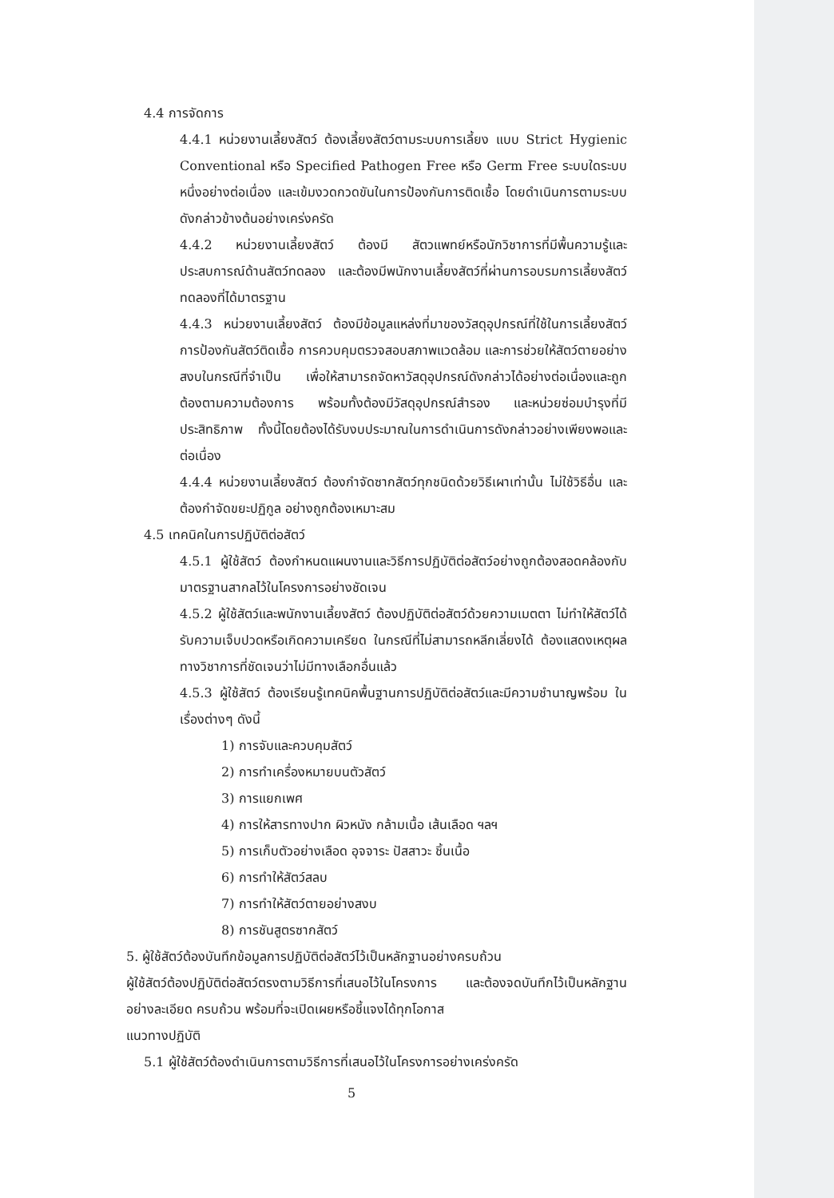4.4 การจัดการ
4.4.1 หน่วยงานเลี้ยงสัตว์ ต้องเลี้ยงสัตว์ตามระบบการเลี้ยง แบบ Strict Hygienic Conventional หรือ Specified Pathogen Free หรือ Germ Free ระบบใดระบบหนึ่งอย่างต่อเนื่อง และเข้มงวดกวดขันในการป้องกันการติดเชื้อ โดยดำเนินการตามระบบดังกล่าวข้างต้นอย่างเคร่งครัด
4.4.2 หน่วยงานเลี้ยงสัตว์ ต้องมี สัตวแพทย์หรือนักวิชาการที่มีพื้นความรู้และประสบการณ์ด้านสัตว์ทดลอง และต้องมีพนักงานเลี้ยงสัตว์ที่ผ่านการอบรมการเลี้ยงสัตว์ทดลองที่ได้มาตรฐาน
4.4.3 หน่วยงานเลี้ยงสัตว์ ต้องมีข้อมูลแหล่งที่มาของวัสดุอุปกรณ์ที่ใช้ในการเลี้ยงสัตว์ การป้องกันสัตว์ติดเชื้อ การควบคุมตรวจสอบสภาพแวดล้อม และการช่วยให้สัตว์ตายอย่างสงบในกรณีที่จำเป็น เพื่อให้สามารถจัดหาวัสดุอุปกรณ์ดังกล่าวได้อย่างต่อเนื่องและถูกต้องตามความต้องการ พร้อมทั้งต้องมีวัสดุอุปกรณ์สำรอง และหน่วยซ่อมบำรุงที่มีประสิทธิภาพ ทั้งนี้โดยต้องได้รับงบประมาณในการดำเนินการดังกล่าวอย่างเพียงพอและต่อเนื่อง
4.4.4 หน่วยงานเลี้ยงสัตว์ ต้องกำจัดซากสัตว์ทุกชนิดด้วยวิธีเผาเท่านั้น ไม่ใช้วิธีอื่น และต้องกำจัดขยะปฏิกูล อย่างถูกต้องเหมาะสม
4.5 เทคนิคในการปฏิบัติต่อสัตว์
4.5.1 ผู้ใช้สัตว์ ต้องกำหนดแผนงานและวิธีการปฏิบัติต่อสัตว์อย่างถูกต้องสอดคล้องกับมาตรฐานสากลไว้ในโครงการอย่างชัดเจน
4.5.2 ผู้ใช้สัตว์และพนักงานเลี้ยงสัตว์ ต้องปฏิบัติต่อสัตว์ด้วยความเมตตา ไม่ทำให้สัตว์ได้รับความเจ็บปวดหรือเกิดความเครียด ในกรณีที่ไม่สามารถหลีกเลี่ยงได้ ต้องแสดงเหตุผลทางวิชาการที่ชัดเจนว่าไม่มีทางเลือกอื่นแล้ว
4.5.3 ผู้ใช้สัตว์ ต้องเรียนรู้เทคนิคพื้นฐานการปฏิบัติต่อสัตว์และมีความชำนาญพร้อม ในเรื่องต่างๆ ดังนี้
1) การจับและควบคุมสัตว์
2) การทำเครื่องหมายบนตัวสัตว์
3) การแยกเพศ
4) การให้สารทางปาก ผิวหนัง กล้ามเนื้อ เส้นเลือด ฯลฯ
5) การเก็บตัวอย่างเลือด อุจจาระ ปัสสาวะ ชิ้นเนื้อ
6) การทำให้สัตว์สลบ
7) การทำให้สัตว์ตายอย่างสงบ
8) การชันสูตรซากสัตว์
5. ผู้ใช้สัตว์ต้องบันทึกข้อมูลการปฏิบัติต่อสัตว์ไว้เป็นหลักฐานอย่างครบถ้วน
ผู้ใช้สัตว์ต้องปฏิบัติต่อสัตว์ตรงตามวิธีการที่เสนอไว้ในโครงการ และต้องจดบันทึกไว้เป็นหลักฐานอย่างละเอียด ครบถ้วน พร้อมที่จะเปิดเผยหรือชี้แจงได้ทุกโอกาส
แนวทางปฏิบัติ
5.1 ผู้ใช้สัตว์ต้องดำเนินการตามวิธีการที่เสนอไว้ในโครงการอย่างเคร่งครัด
5